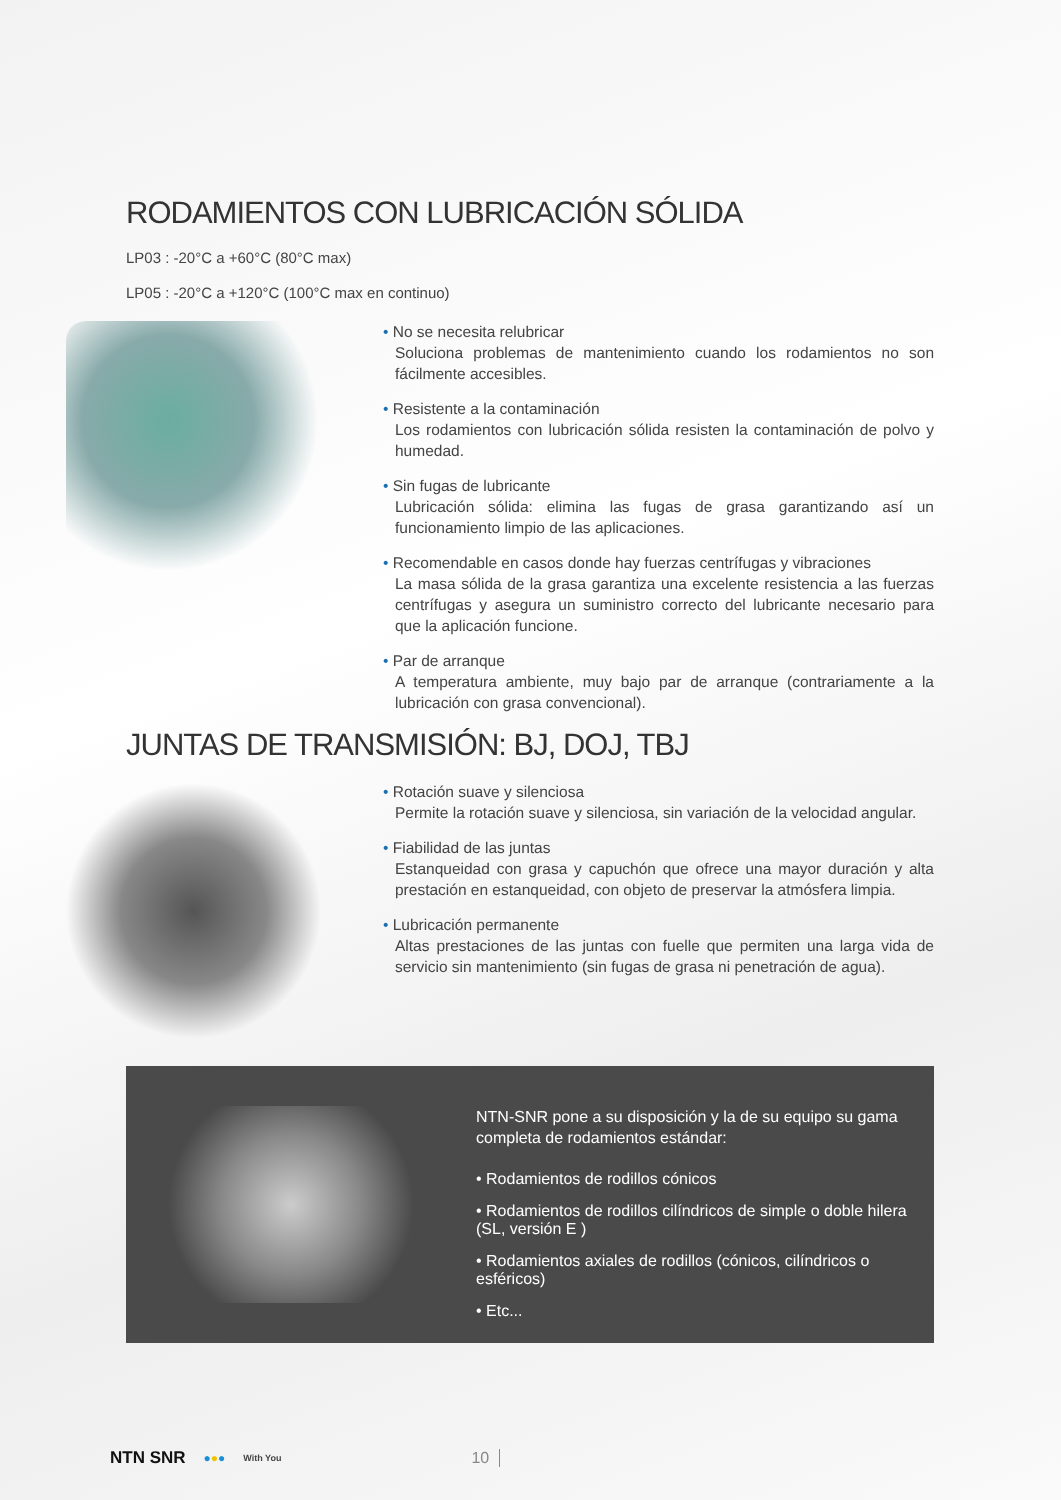RODAMIENTOS CON LUBRICACIÓN SÓLIDA
LP03 : -20°C a +60°C (80°C max)
LP05 : -20°C a +120°C (100°C max en continuo)
• No se necesita relubricar
Soluciona problemas de mantenimiento cuando los rodamientos no son fácilmente accesibles.
• Resistente a la contaminación
Los rodamientos con lubricación sólida resisten la contaminación de polvo y humedad.
• Sin fugas de lubricante
Lubricación sólida: elimina las fugas de grasa garantizando así un funcionamiento limpio de las aplicaciones.
• Recomendable en casos donde hay fuerzas centrífugas y vibraciones
La masa sólida de la grasa garantiza una excelente resistencia a las fuerzas centrífugas y asegura un suministro correcto del lubricante necesario para que la aplicación funcione.
• Par de arranque
A temperatura ambiente, muy bajo par de arranque (contrariamente a la lubricación con grasa convencional).
JUNTAS DE TRANSMISIÓN: BJ, DOJ, TBJ
• Rotación suave y silenciosa
Permite la rotación suave y silenciosa, sin variación de la velocidad angular.
• Fiabilidad de las juntas
Estanqueidad con grasa y capuchón que ofrece una mayor duración y alta prestación en estanqueidad, con objeto de preservar la atmósfera limpia.
• Lubricación permanente
Altas prestaciones de las juntas con fuelle que permiten una larga vida de servicio sin mantenimiento (sin fugas de grasa ni penetración de agua).
NTN-SNR pone a su disposición y la de su equipo su gama completa de rodamientos estándar:
• Rodamientos de rodillos cónicos
• Rodamientos de rodillos cilíndricos de simple o doble hilera (SL, versión E )
• Rodamientos axiales de rodillos (cónicos, cilíndricos o esféricos)
• Etc...
NTN SNR ● ● ● With You 10